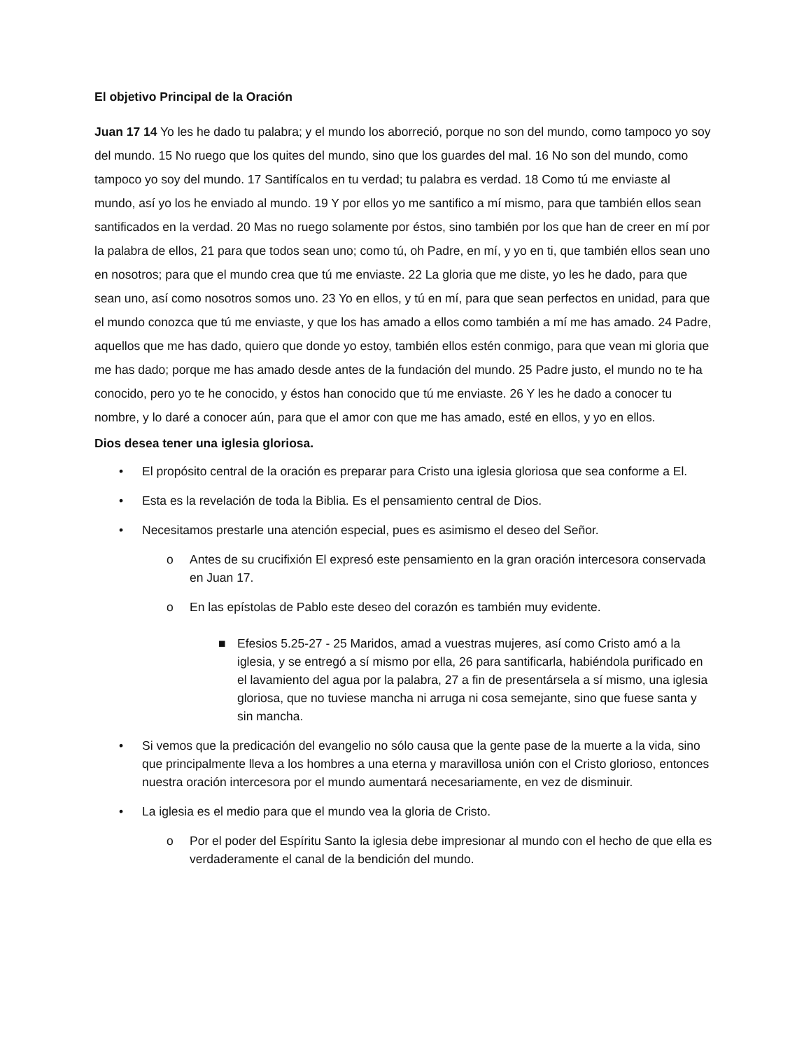El objetivo Principal de la Oración
Juan 17 14 Yo les he dado tu palabra; y el mundo los aborreció, porque no son del mundo, como tampoco yo soy del mundo. 15 No ruego que los quites del mundo, sino que los guardes del mal. 16 No son del mundo, como tampoco yo soy del mundo. 17 Santifícalos en tu verdad; tu palabra es verdad. 18 Como tú me enviaste al mundo, así yo los he enviado al mundo. 19 Y por ellos yo me santifico a mí mismo, para que también ellos sean santificados en la verdad. 20 Mas no ruego solamente por éstos, sino también por los que han de creer en mí por la palabra de ellos, 21 para que todos sean uno; como tú, oh Padre, en mí, y yo en ti, que también ellos sean uno en nosotros; para que el mundo crea que tú me enviaste. 22 La gloria que me diste, yo les he dado, para que sean uno, así como nosotros somos uno. 23 Yo en ellos, y tú en mí, para que sean perfectos en unidad, para que el mundo conozca que tú me enviaste, y que los has amado a ellos como también a mí me has amado. 24 Padre, aquellos que me has dado, quiero que donde yo estoy, también ellos estén conmigo, para que vean mi gloria que me has dado; porque me has amado desde antes de la fundación del mundo. 25 Padre justo, el mundo no te ha conocido, pero yo te he conocido, y éstos han conocido que tú me enviaste. 26 Y les he dado a conocer tu nombre, y lo daré a conocer aún, para que el amor con que me has amado, esté en ellos, y yo en ellos.
Dios desea tener una iglesia gloriosa.
• El propósito central de la oración es preparar para Cristo una iglesia gloriosa que sea conforme a El.
• Esta es la revelación de toda la Biblia. Es el pensamiento central de Dios.
• Necesitamos prestarle una atención especial, pues es asimismo el deseo del Señor.
o Antes de su crucifixión El expresó este pensamiento en la gran oración intercesora conservada en Juan 17.
o En las epístolas de Pablo este deseo del corazón es también muy evidente.
■ Efesios 5.25-27 - 25 Maridos, amad a vuestras mujeres, así como Cristo amó a la iglesia, y se entregó a sí mismo por ella, 26 para santificarla, habiéndola purificado en el lavamiento del agua por la palabra, 27 a fin de presentársela a sí mismo, una iglesia gloriosa, que no tuviese mancha ni arruga ni cosa semejante, sino que fuese santa y sin mancha.
• Si vemos que la predicación del evangelio no sólo causa que la gente pase de la muerte a la vida, sino que principalmente lleva a los hombres a una eterna y maravillosa unión con el Cristo glorioso, entonces nuestra oración intercesora por el mundo aumentará necesariamente, en vez de disminuir.
• La iglesia es el medio para que el mundo vea la gloria de Cristo.
o Por el poder del Espíritu Santo la iglesia debe impresionar al mundo con el hecho de que ella es verdaderamente el canal de la bendición del mundo.